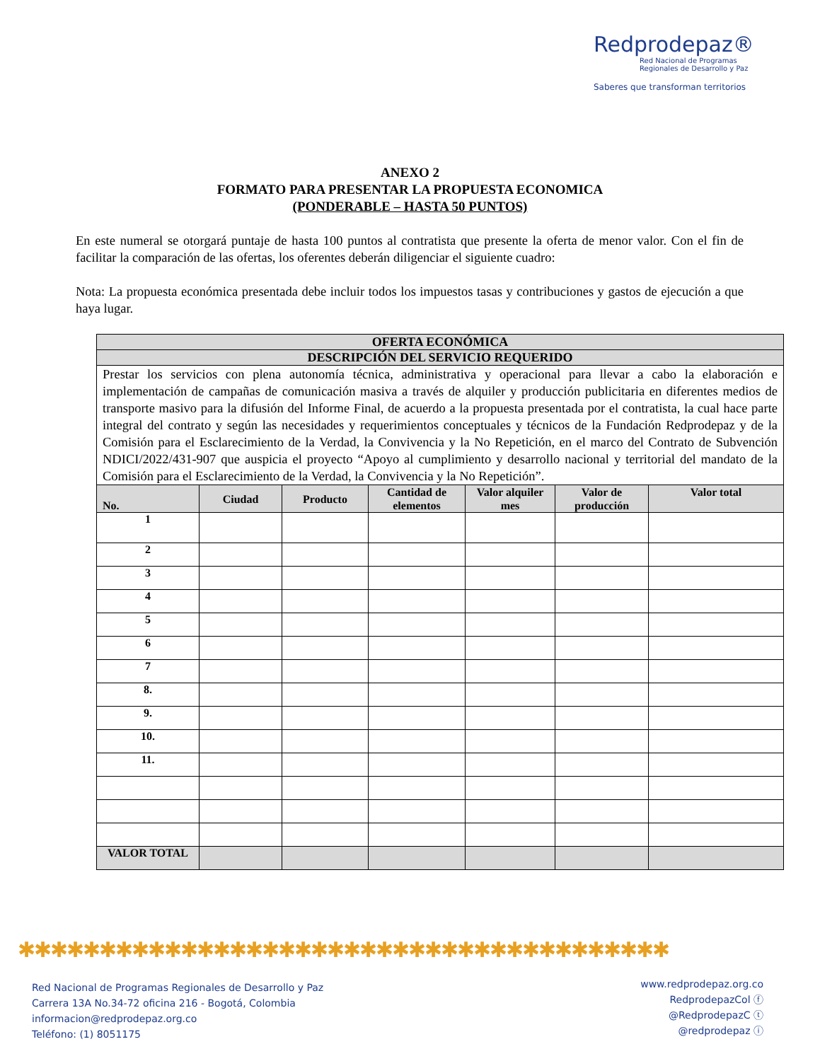Redprodepaz®
Red Nacional de Programas
Regionales de Desarrollo y Paz
Saberes que transforman territorios
ANEXO 2
FORMATO PARA PRESENTAR LA PROPUESTA ECONOMICA
(PONDERABLE – HASTA 50 PUNTOS)
En este numeral se otorgará puntaje de hasta 100 puntos al contratista que presente la oferta de menor valor. Con el fin de facilitar la comparación de las ofertas, los oferentes deberán diligenciar el siguiente cuadro:
Nota: La propuesta económica presentada debe incluir todos los impuestos tasas y contribuciones y gastos de ejecución a que haya lugar.
| OFERTA ECONÓMICA | | | | | | |
| DESCRIPCIÓN DEL SERVICIO REQUERIDO | | | | | | |
| Prestar los servicios con plena autonomía técnica, administrativa y operacional para llevar a cabo la elaboración e implementación de campañas de comunicación masiva a través de alquiler y producción publicitaria en diferentes medios de transporte masivo para la difusión del Informe Final, de acuerdo a la propuesta presentada por el contratista, la cual hace parte integral del contrato y según las necesidades y requerimientos conceptuales y técnicos de la Fundación Redprodepaz y de la Comisión para el Esclarecimiento de la Verdad, la Convivencia y la No Repetición, en el marco del Contrato de Subvención NDICI/2022/431-907 que auspicia el proyecto “Apoyo al cumplimiento y desarrollo nacional y territorial del mandato de la Comisión para el Esclarecimiento de la Verdad, la Convivencia y la No Repetición”. | | | | | | |
| No. | Ciudad | Producto | Cantidad de elementos | Valor alquiler mes | Valor de producción | Valor total |
| 1 | | | | | | |
| 2 | | | | | | |
| 3 | | | | | | |
| 4 | | | | | | |
| 5 | | | | | | |
| 6 | | | | | | |
| 7 | | | | | | |
| 8. | | | | | | |
| 9. | | | | | | |
| 10. | | | | | | |
| 11. | | | | | | |
| VALOR TOTAL | | | | | | |
✱✱✱✱✱✱✱✱✱✱✱✱✱✱✱✱✱✱✱✱✱✱✱✱✱✱✱✱✱✱✱✱✱✱✱✱✱✱✱✱
Red Nacional de Programas Regionales de Desarrollo y Paz
Carrera 13A No.34-72 oficina 216 - Bogotá, Colombia
informacion@redprodepaz.org.co
Teléfono: (1) 8051175
www.redprodepaz.org.co
RedprodepazCol ⓕ
@RedprodepazC ⓣ
@redprodepaz ⓘ